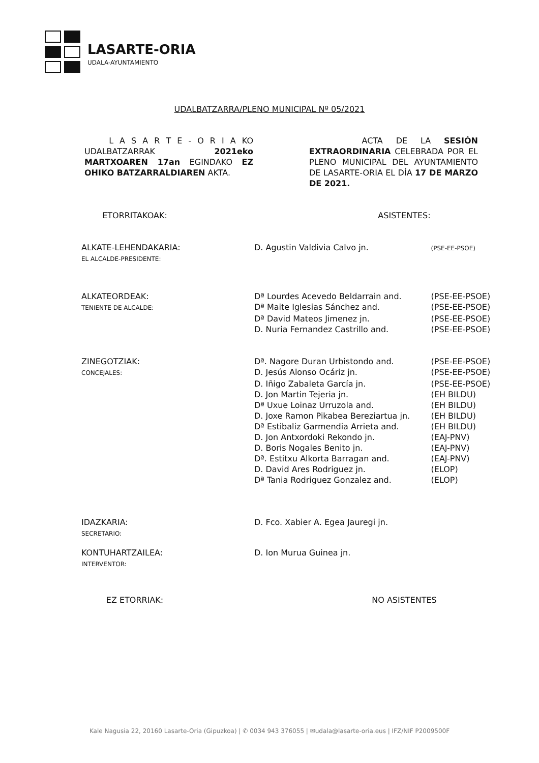LASARTE-ORIA
UDALA-AYUNTAMIENTO
UDALBATZARRA/PLENO MUNICIPAL Nº 05/2021
L A S A R T E - O R I A KO UDALBATZARRAK 2021eko MARTXOAREN 17an EGINDAKO EZ OHIKO BATZARRALDIAREN AKTA.
ACTA DE LA SESIÓN EXTRAORDINARIA CELEBRADA POR EL PLENO MUNICIPAL DEL AYUNTAMIENTO DE LASARTE-ORIA EL DÍA 17 DE MARZO DE 2021.
ETORRITAKOAK: ASISTENTES:
| ALKATE-LEHENDAKARIA: EL ALCALDE-PRESIDENTE: | D. Agustin Valdivia Calvo jn. | (PSE-EE-PSOE) |
| ALKATEORDEAK: | Dª Lourdes Acevedo Beldarrain and. | (PSE-EE-PSOE) |
| TENIENTE DE ALCALDE: | Dª Maite Iglesias Sánchez and. | (PSE-EE-PSOE) |
| | Dª David Mateos Jimenez jn. | (PSE-EE-PSOE) |
| | D. Nuria Fernandez Castrillo and. | (PSE-EE-PSOE) |
| ZINEGOTZIAK: | Dª. Nagore Duran Urbistondo and. | (PSE-EE-PSOE) |
| CONCEJALES: | D. Jesús Alonso Ocáriz jn. | (PSE-EE-PSOE) |
| | D. Iñigo Zabaleta García jn. | (PSE-EE-PSOE) |
| | D. Jon Martin Tejeria jn. | (EH BILDU) |
| | Dª Uxue Loinaz Urruzola and. | (EH BILDU) |
| | D. Joxe Ramon Pikabea Bereziartua jn. | (EH BILDU) |
| | Dª Estibaliz Garmendia Arrieta and. | (EH BILDU) |
| | D. Jon Antxordoki Rekondo jn. | (EAJ-PNV) |
| | D. Boris Nogales Benito jn. | (EAJ-PNV) |
| | Dª. Estitxu Alkorta Barragan and. | (EAJ-PNV) |
| | D. David Ares Rodriguez jn. | (ELOP) |
| | Dª Tania Rodriguez Gonzalez and. | (ELOP) |
| IDAZKARIA: SECRETARIO: | D. Fco. Xabier A. Egea Jauregi jn. | |
| KONTUHARTZAILEA: INTERVENTOR: | D. Ion Murua Guinea jn. | |
EZ ETORRIAK: NO ASISTENTES
Kale Nagusia 22, 20160 Lasarte-Oria (Gipuzkoa) | ✆ 0034 943 376055 | ✉udala@lasarte-oria.eus | IFZ/NIF P2009500F